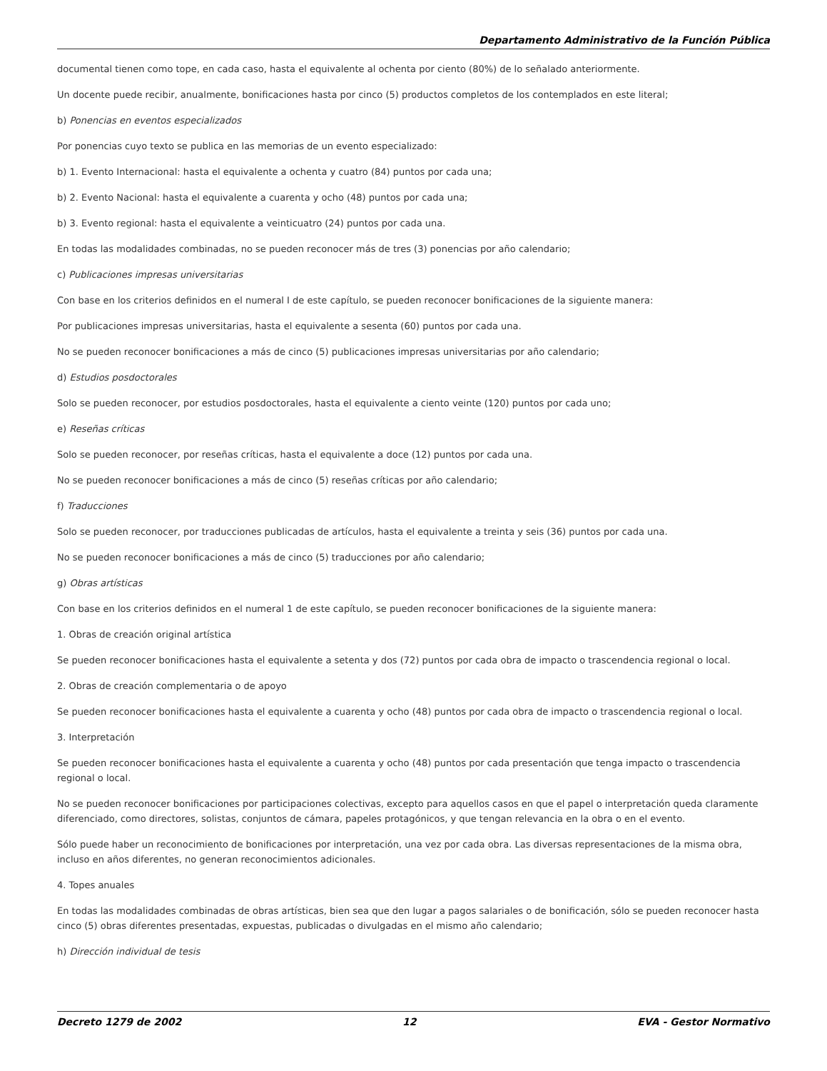Departamento Administrativo de la Función Pública
documental tienen como tope, en cada caso, hasta el equivalente al ochenta por ciento (80%) de lo señalado anteriormente.
Un docente puede recibir, anualmente, bonificaciones hasta por cinco (5) productos completos de los contemplados en este literal;
b) Ponencias en eventos especializados
Por ponencias cuyo texto se publica en las memorias de un evento especializado:
b) 1. Evento Internacional: hasta el equivalente a ochenta y cuatro (84) puntos por cada una;
b) 2. Evento Nacional: hasta el equivalente a cuarenta y ocho (48) puntos por cada una;
b) 3. Evento regional: hasta el equivalente a veinticuatro (24) puntos por cada una.
En todas las modalidades combinadas, no se pueden reconocer más de tres (3) ponencias por año calendario;
c) Publicaciones impresas universitarias
Con base en los criterios definidos en el numeral I de este capítulo, se pueden reconocer bonificaciones de la siguiente manera:
Por publicaciones impresas universitarias, hasta el equivalente a sesenta (60) puntos por cada una.
No se pueden reconocer bonificaciones a más de cinco (5) publicaciones impresas universitarias por año calendario;
d) Estudios posdoctorales
Solo se pueden reconocer, por estudios posdoctorales, hasta el equivalente a ciento veinte (120) puntos por cada uno;
e) Reseñas críticas
Solo se pueden reconocer, por reseñas críticas, hasta el equivalente a doce (12) puntos por cada una.
No se pueden reconocer bonificaciones a más de cinco (5) reseñas críticas por año calendario;
f) Traducciones
Solo se pueden reconocer, por traducciones publicadas de artículos, hasta el equivalente a treinta y seis (36) puntos por cada una.
No se pueden reconocer bonificaciones a más de cinco (5) traducciones por año calendario;
g) Obras artísticas
Con base en los criterios definidos en el numeral 1 de este capítulo, se pueden reconocer bonificaciones de la siguiente manera:
1. Obras de creación original artística
Se pueden reconocer bonificaciones hasta el equivalente a setenta y dos (72) puntos por cada obra de impacto o trascendencia regional o local.
2. Obras de creación complementaria o de apoyo
Se pueden reconocer bonificaciones hasta el equivalente a cuarenta y ocho (48) puntos por cada obra de impacto o trascendencia regional o local.
3. Interpretación
Se pueden reconocer bonificaciones hasta el equivalente a cuarenta y ocho (48) puntos por cada presentación que tenga impacto o trascendencia regional o local.
No se pueden reconocer bonificaciones por participaciones colectivas, excepto para aquellos casos en que el papel o interpretación queda claramente diferenciado, como directores, solistas, conjuntos de cámara, papeles protagónicos, y que tengan relevancia en la obra o en el evento.
Sólo puede haber un reconocimiento de bonificaciones por interpretación, una vez por cada obra. Las diversas representaciones de la misma obra, incluso en años diferentes, no generan reconocimientos adicionales.
4. Topes anuales
En todas las modalidades combinadas de obras artísticas, bien sea que den lugar a pagos salariales o de bonificación, sólo se pueden reconocer hasta cinco (5) obras diferentes presentadas, expuestas, publicadas o divulgadas en el mismo año calendario;
h) Dirección individual de tesis
Decreto 1279 de 2002 12 EVA - Gestor Normativo